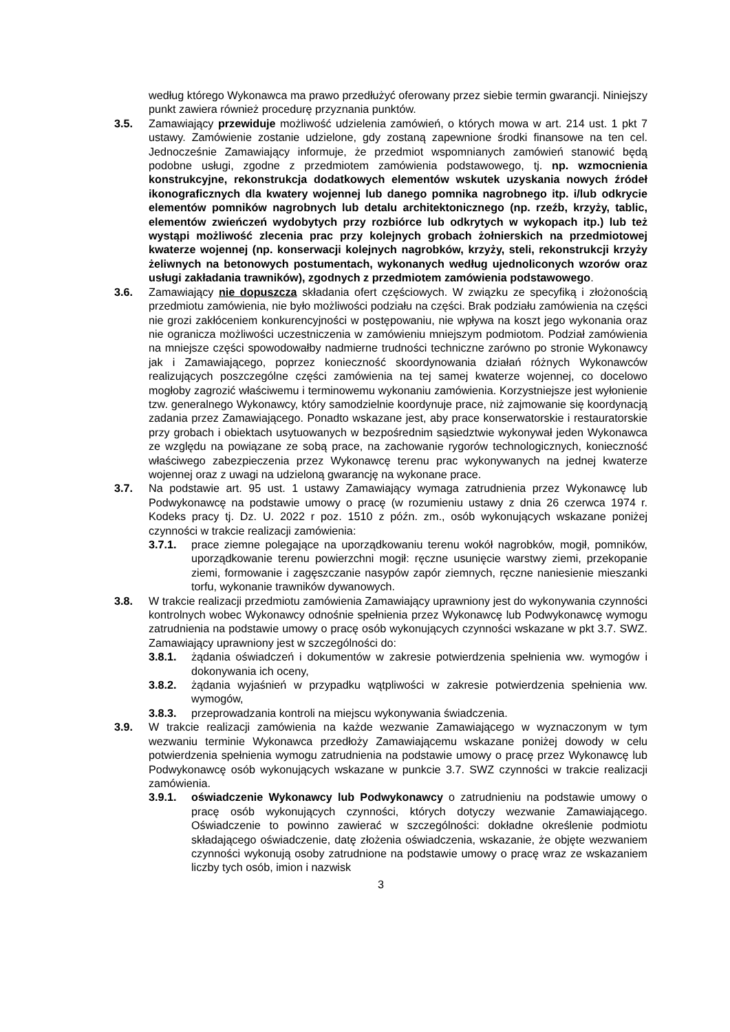według którego Wykonawca ma prawo przedłużyć oferowany przez siebie termin gwarancji. Niniejszy punkt zawiera również procedurę przyznania punktów.
3.5. Zamawiający przewiduje możliwość udzielenia zamówień, o których mowa w art. 214 ust. 1 pkt 7 ustawy. Zamówienie zostanie udzielone, gdy zostaną zapewnione środki finansowe na ten cel. Jednocześnie Zamawiający informuje, że przedmiot wspomnianych zamówień stanowić będą podobne usługi, zgodne z przedmiotem zamówienia podstawowego, tj. np. wzmocnienia konstrukcyjne, rekonstrukcja dodatkowych elementów wskutek uzyskania nowych źródeł ikonograficznych dla kwatery wojennej lub danego pomnika nagrobnego itp. i/lub odkrycie elementów pomników nagrobnych lub detalu architektonicznego (np. rzeźb, krzyży, tablic, elementów zwieńczeń wydobytych przy rozbiórce lub odkrytych w wykopach itp.) lub też wystąpi możliwość zlecenia prac przy kolejnych grobach żołnierskich na przedmiotowej kwaterze wojennej (np. konserwacji kolejnych nagrobków, krzyży, steli, rekonstrukcji krzyży żeliwnych na betonowych postumentach, wykonanych według ujednoliconych wzorów oraz usługi zakładania trawników), zgodnych z przedmiotem zamówienia podstawowego.
3.6. Zamawiający nie dopuszcza składania ofert częściowych. W związku ze specyfiką i złożonością przedmiotu zamówienia, nie było możliwości podziału na części. Brak podziału zamówienia na części nie grozi zakłóceniem konkurencyjności w postępowaniu, nie wpływa na koszt jego wykonania oraz nie ogranicza możliwości uczestniczenia w zamówieniu mniejszym podmiotom. Podział zamówienia na mniejsze części spowodowałby nadmierne trudności techniczne zarówno po stronie Wykonawcy jak i Zamawiającego, poprzez konieczność skoordynowania działań różnych Wykonawców realizujących poszczególne części zamówienia na tej samej kwaterze wojennej, co docelowo mogłoby zagrozić właściwemu i terminowemu wykonaniu zamówienia. Korzystniejsze jest wyłonienie tzw. generalnego Wykonawcy, który samodzielnie koordynuje prace, niż zajmowanie się koordynacją zadania przez Zamawiającego. Ponadto wskazane jest, aby prace konserwatorskie i restauratorskie przy grobach i obiektach usytuowanych w bezpośrednim sąsiedztwie wykonywał jeden Wykonawca ze względu na powiązane ze sobą prace, na zachowanie rygorów technologicznych, konieczność właściwego zabezpieczenia przez Wykonawcę terenu prac wykonywanych na jednej kwaterze wojennej oraz z uwagi na udzieloną gwarancję na wykonane prace.
3.7. Na podstawie art. 95 ust. 1 ustawy Zamawiający wymaga zatrudnienia przez Wykonawcę lub Podwykonawcę na podstawie umowy o pracę (w rozumieniu ustawy z dnia 26 czerwca 1974 r. Kodeks pracy tj. Dz. U. 2022 r poz. 1510 z późn. zm., osób wykonujących wskazane poniżej czynności w trakcie realizacji zamówienia:
3.7.1. prace ziemne polegające na uporządkowaniu terenu wokół nagrobków, mogił, pomników, uporządkowanie terenu powierzchni mogił: ręczne usunięcie warstwy ziemi, przekopanie ziemi, formowanie i zagęszczanie nasypów zapór ziemnych, ręczne naniesienie mieszanki torfu, wykonanie trawników dywanowych.
3.8. W trakcie realizacji przedmiotu zamówienia Zamawiający uprawniony jest do wykonywania czynności kontrolnych wobec Wykonawcy odnośnie spełnienia przez Wykonawcę lub Podwykonawcę wymogu zatrudnienia na podstawie umowy o pracę osób wykonujących czynności wskazane w pkt 3.7. SWZ. Zamawiający uprawniony jest w szczególności do:
3.8.1. żądania oświadczeń i dokumentów w zakresie potwierdzenia spełnienia ww. wymogów i dokonywania ich oceny,
3.8.2. żądania wyjaśnień w przypadku wątpliwości w zakresie potwierdzenia spełnienia ww. wymogów,
3.8.3. przeprowadzania kontroli na miejscu wykonywania świadczenia.
3.9. W trakcie realizacji zamówienia na każde wezwanie Zamawiającego w wyznaczonym w tym wezwaniu terminie Wykonawca przedłoży Zamawiającemu wskazane poniżej dowody w celu potwierdzenia spełnienia wymogu zatrudnienia na podstawie umowy o pracę przez Wykonawcę lub Podwykonawcę osób wykonujących wskazane w punkcie 3.7. SWZ czynności w trakcie realizacji zamówienia.
3.9.1. oświadczenie Wykonawcy lub Podwykonawcy o zatrudnieniu na podstawie umowy o pracę osób wykonujących czynności, których dotyczy wezwanie Zamawiającego. Oświadczenie to powinno zawierać w szczególności: dokładne określenie podmiotu składającego oświadczenie, datę złożenia oświadczenia, wskazanie, że objęte wezwaniem czynności wykonują osoby zatrudnione na podstawie umowy o pracę wraz ze wskazaniem liczby tych osób, imion i nazwisk
3